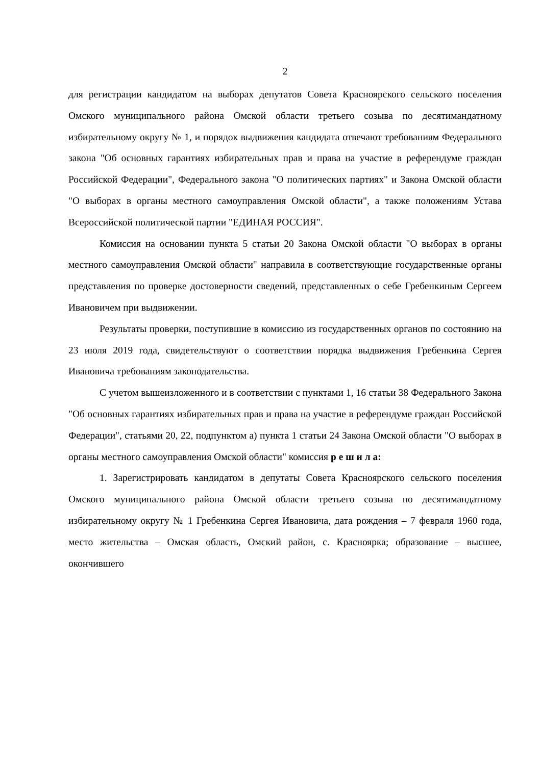2
для регистрации кандидатом на выборах депутатов Совета Красноярского сельского поселения Омского муниципального района Омской области третьего созыва по десятимандатному избирательному округу № 1, и порядок выдвижения кандидата отвечают требованиям Федерального закона "Об основных гарантиях избирательных прав и права на участие в референдуме граждан Российской Федерации", Федерального закона "О политических партиях" и Закона Омской области "О выборах в органы местного самоуправления Омской области", а также положениям Устава Всероссийской политической партии "ЕДИНАЯ РОССИЯ".
Комиссия на основании пункта 5 статьи 20 Закона Омской области "О выборах в органы местного самоуправления Омской области" направила в соответствующие государственные органы представления по проверке достоверности сведений, представленных о себе Гребенкиным Сергеем Ивановичем при выдвижении.
Результаты проверки, поступившие в комиссию из государственных органов по состоянию на 23 июля 2019 года, свидетельствуют о соответствии порядка выдвижения Гребенкина Сергея Ивановича требованиям законодательства.
С учетом вышеизложенного и в соответствии с пунктами 1, 16 статьи 38 Федерального Закона "Об основных гарантиях избирательных прав и права на участие в референдуме граждан Российской Федерации", статьями 20, 22, подпунктом а) пункта 1 статьи 24 Закона Омской области "О выборах в органы местного самоуправления Омской области" комиссия р е ш и л а:
1. Зарегистрировать кандидатом в депутаты Совета Красноярского сельского поселения Омского муниципального района Омской области третьего созыва по десятимандатному избирательному округу № 1 Гребенкина Сергея Ивановича, дата рождения – 7 февраля 1960 года, место жительства – Омская область, Омский район, с. Красноярка; образование – высшее, окончившего